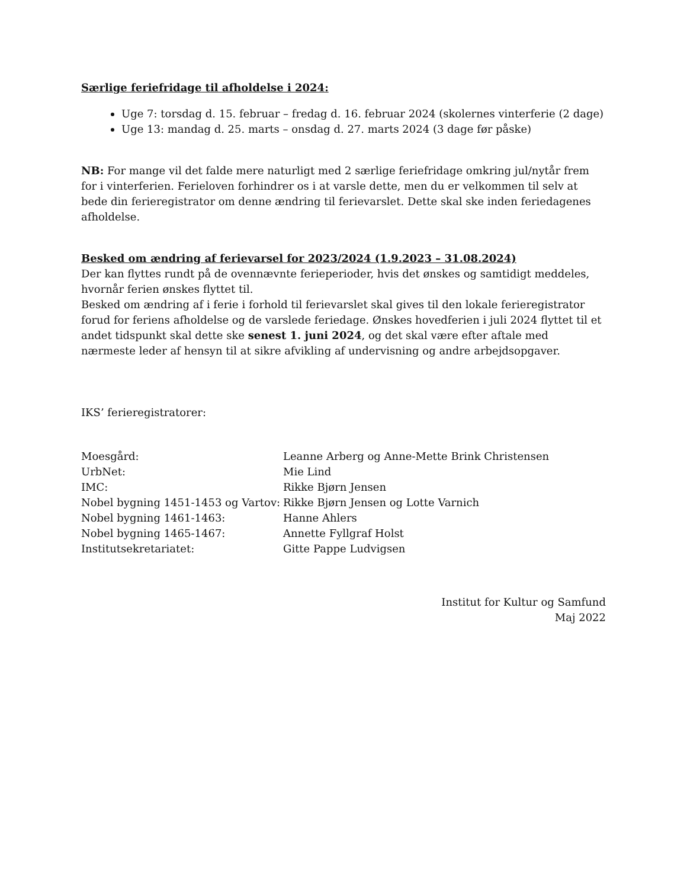Særlige feriefridage til afholdelse i 2024:
Uge 7: torsdag d. 15. februar – fredag d. 16. februar 2024 (skolernes vinterferie (2 dage)
Uge 13: mandag d. 25. marts – onsdag d. 27. marts 2024 (3 dage før påske)
NB: For mange vil det falde mere naturligt med 2 særlige feriefridage omkring jul/nytår frem for i vinterferien. Ferieloven forhindrer os i at varsle dette, men du er velkommen til selv at bede din ferieregistrator om denne ændring til ferievarslet. Dette skal ske inden feriedagenes afholdelse.
Besked om ændring af ferievarsel for 2023/2024 (1.9.2023 – 31.08.2024)
Der kan flyttes rundt på de ovennævnte ferieperioder, hvis det ønskes og samtidigt meddeles, hvornår ferien ønskes flyttet til.
Besked om ændring af i ferie i forhold til ferievarslet skal gives til den lokale ferieregistrator forud for feriens afholdelse og de varslede feriedage. Ønskes hovedferien i juli 2024 flyttet til et andet tidspunkt skal dette ske senest 1. juni 2024, og det skal være efter aftale med nærmeste leder af hensyn til at sikre afvikling af undervisning og andre arbejdsopgaver.
IKS’ ferieregistratorer:
Moesgård:
Leanne Arberg og Anne-Mette Brink Christensen
UrbNet:
Mie Lind
IMC:
Rikke Bjørn Jensen
Nobel bygning 1451-1453 og Vartov:
Rikke Bjørn Jensen og Lotte Varnich
Nobel bygning 1461-1463:
Hanne Ahlers
Nobel bygning 1465-1467:
Annette Fyllgraf Holst
Institutsekretariatet:
Gitte Pappe Ludvigsen
Institut for Kultur og Samfund
Maj 2022